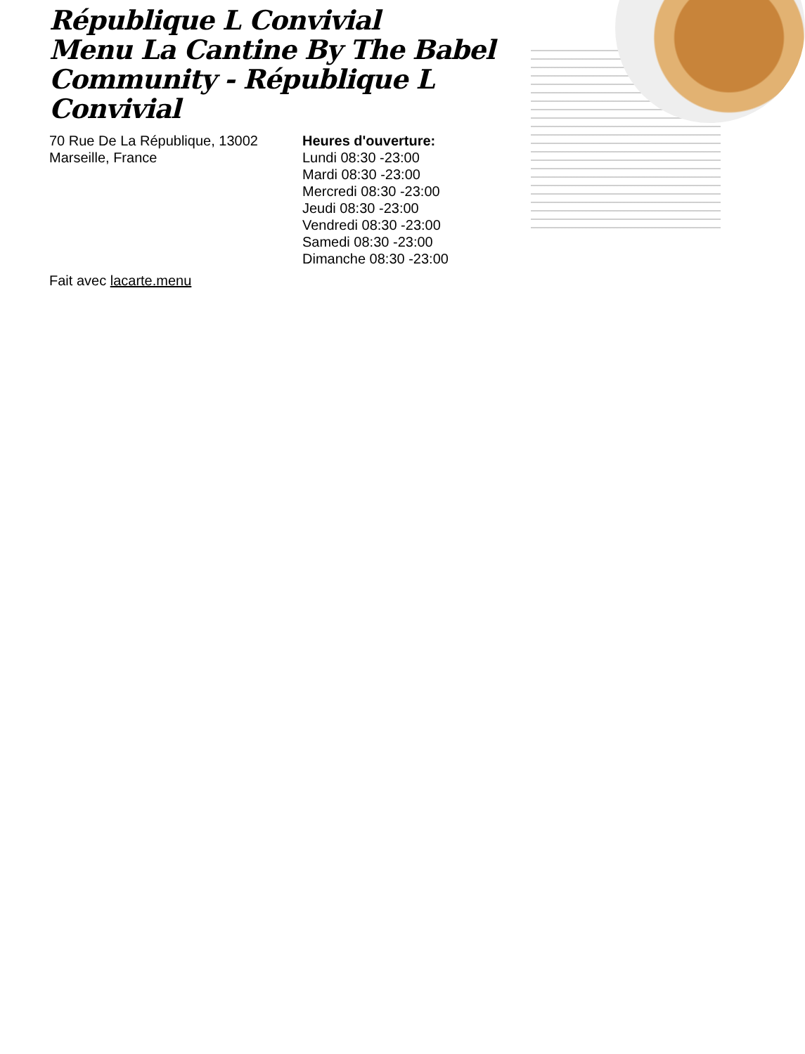République L Convivial
Menu La Cantine By The Babel Community - République L Convivial
70 Rue De La République, 13002 Marseille, France
Heures d'ouverture:
Lundi 08:30 -23:00
Mardi 08:30 -23:00
Mercredi 08:30 -23:00
Jeudi 08:30 -23:00
Vendredi 08:30 -23:00
Samedi 08:30 -23:00
Dimanche 08:30 -23:00
Fait avec lacarte.menu